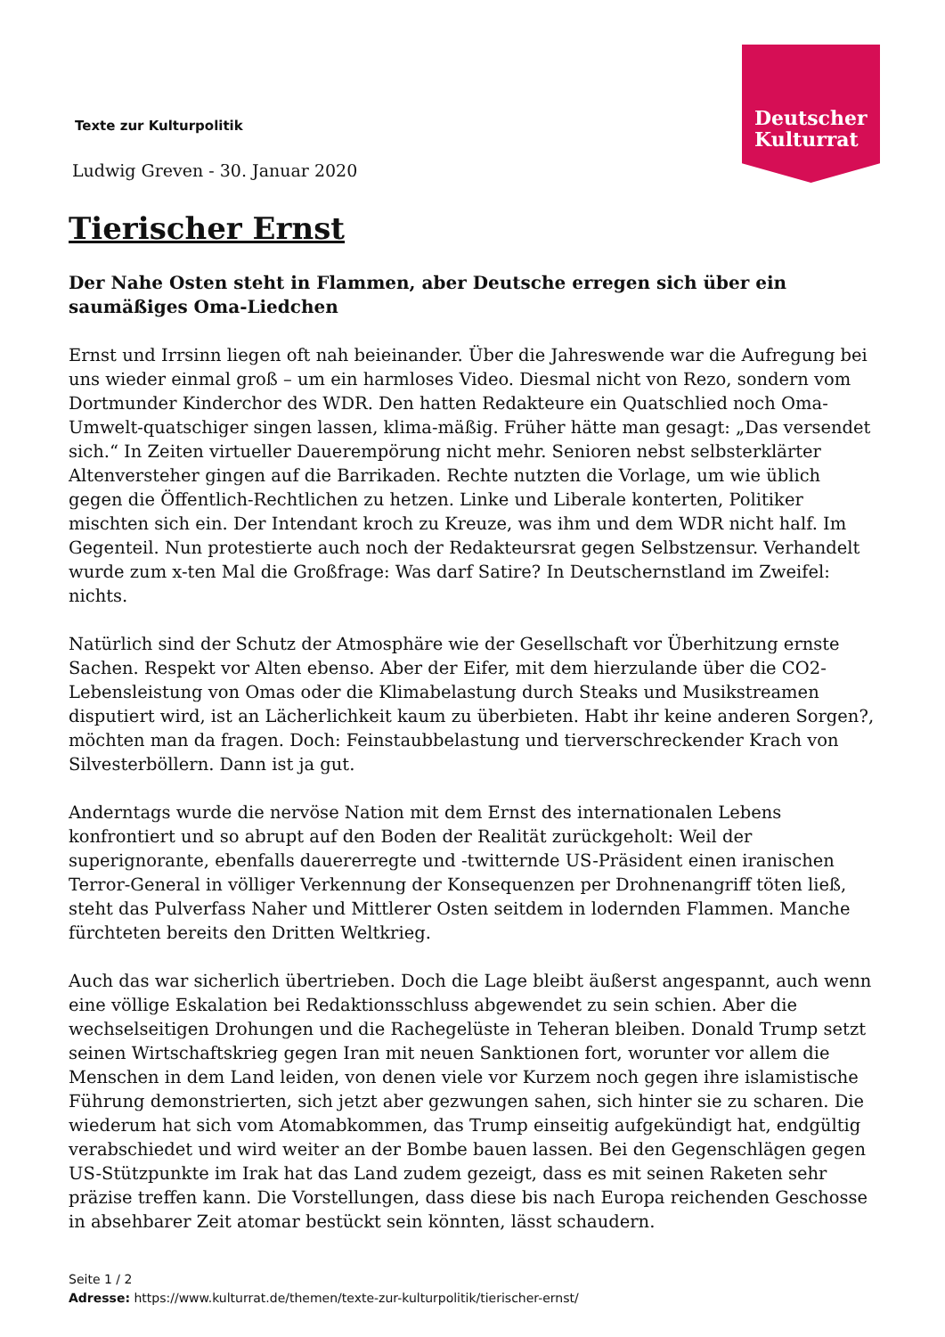Texte zur Kulturpolitik
Ludwig Greven - 30. Januar 2020
Deutscher
Kulturrat
Tierischer Ernst
Der Nahe Osten steht in Flammen, aber Deutsche erregen sich über ein saumäßiges Oma-Liedchen
Ernst und Irrsinn liegen oft nah beieinander. Über die Jahreswende war die Aufregung bei uns wieder einmal groß – um ein harmloses Video. Diesmal nicht von Rezo, sondern vom Dortmunder Kinderchor des WDR. Den hatten Redakteure ein Quatschlied noch Oma-Umwelt-quatschiger singen lassen, klima-mäßig. Früher hätte man gesagt: „Das versendet sich.“ In Zeiten virtueller Dauerempörung nicht mehr. Senioren nebst selbsterklärter Altenversteher gingen auf die Barrikaden. Rechte nutzten die Vorlage, um wie üblich gegen die Öffentlich-Rechtlichen zu hetzen. Linke und Liberale konterten, Politiker mischten sich ein. Der Intendant kroch zu Kreuze, was ihm und dem WDR nicht half. Im Gegenteil. Nun protestierte auch noch der Redakteursrat gegen Selbstzensur. Verhandelt wurde zum x-ten Mal die Großfrage: Was darf Satire? In Deutschernstland im Zweifel: nichts.
Natürlich sind der Schutz der Atmosphäre wie der Gesellschaft vor Überhitzung ernste Sachen. Respekt vor Alten ebenso. Aber der Eifer, mit dem hierzulande über die CO2-Lebensleistung von Omas oder die Klimabelastung durch Steaks und Musikstreamen disputiert wird, ist an Lächerlichkeit kaum zu überbieten. Habt ihr keine anderen Sorgen?, möchten man da fragen. Doch: Feinstaubbelastung und tierverschreckender Krach von Silvesterböllern. Dann ist ja gut.
Anderntags wurde die nervöse Nation mit dem Ernst des internationalen Lebens konfrontiert und so abrupt auf den Boden der Realität zurückgeholt: Weil der superignorante, ebenfalls dauererregte und -twitternde US-Präsident einen iranischen Terror-General in völliger Verkennung der Konsequenzen per Drohnenangriff töten ließ, steht das Pulverfass Naher und Mittlerer Osten seitdem in lodernden Flammen. Manche fürchteten bereits den Dritten Weltkrieg.
Auch das war sicherlich übertrieben. Doch die Lage bleibt äußerst angespannt, auch wenn eine völlige Eskalation bei Redaktionsschluss abgewendet zu sein schien. Aber die wechselseitigen Drohungen und die Rachegelüste in Teheran bleiben. Donald Trump setzt seinen Wirtschaftskrieg gegen Iran mit neuen Sanktionen fort, worunter vor allem die Menschen in dem Land leiden, von denen viele vor Kurzem noch gegen ihre islamistische Führung demonstrierten, sich jetzt aber gezwungen sahen, sich hinter sie zu scharen. Die wiederum hat sich vom Atomabkommen, das Trump einseitig aufgekündigt hat, endgültig verabschiedet und wird weiter an der Bombe bauen lassen. Bei den Gegenschlägen gegen US-Stützpunkte im Irak hat das Land zudem gezeigt, dass es mit seinen Raketen sehr präzise treffen kann. Die Vorstellungen, dass diese bis nach Europa reichenden Geschosse in absehbarer Zeit atomar bestückt sein könnten, lässt schaudern.
Seite 1 / 2
Adresse: https://www.kulturrat.de/themen/texte-zur-kulturpolitik/tierischer-ernst/